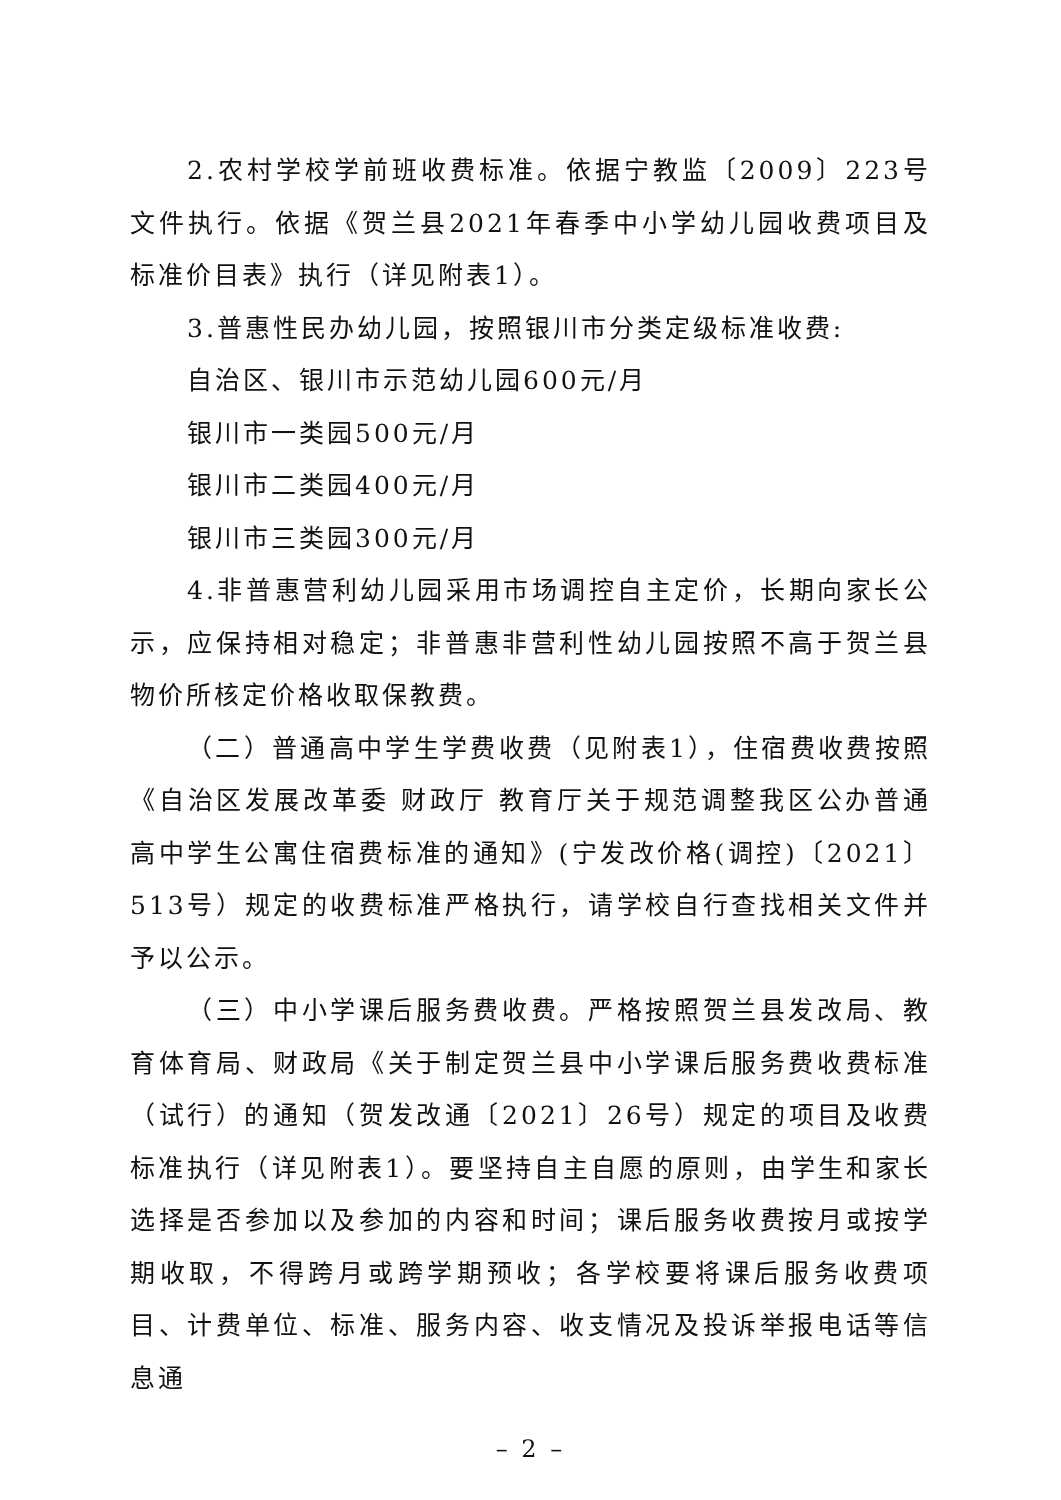2.农村学校学前班收费标准。依据宁教监〔2009〕223号文件执行。依据《贺兰县2021年春季中小学幼儿园收费项目及标准价目表》执行（详见附表1）。
3.普惠性民办幼儿园，按照银川市分类定级标准收费:
自治区、银川市示范幼儿园600元/月
银川市一类园500元/月
银川市二类园400元/月
银川市三类园300元/月
4.非普惠营利幼儿园采用市场调控自主定价，长期向家长公示，应保持相对稳定；非普惠非营利性幼儿园按照不高于贺兰县物价所核定价格收取保教费。
（二）普通高中学生学费收费（见附表1），住宿费收费按照《自治区发展改革委 财政厅 教育厅关于规范调整我区公办普通高中学生公寓住宿费标准的通知》(宁发改价格(调控)〔2021〕513号）规定的收费标准严格执行，请学校自行查找相关文件并予以公示。
（三）中小学课后服务费收费。严格按照贺兰县发改局、教育体育局、财政局《关于制定贺兰县中小学课后服务费收费标准（试行）的通知（贺发改通〔2021〕26号）规定的项目及收费标准执行（详见附表1）。要坚持自主自愿的原则，由学生和家长选择是否参加以及参加的内容和时间；课后服务收费按月或按学期收取，不得跨月或跨学期预收；各学校要将课后服务收费项目、计费单位、标准、服务内容、收支情况及投诉举报电话等信息通
– 2 –